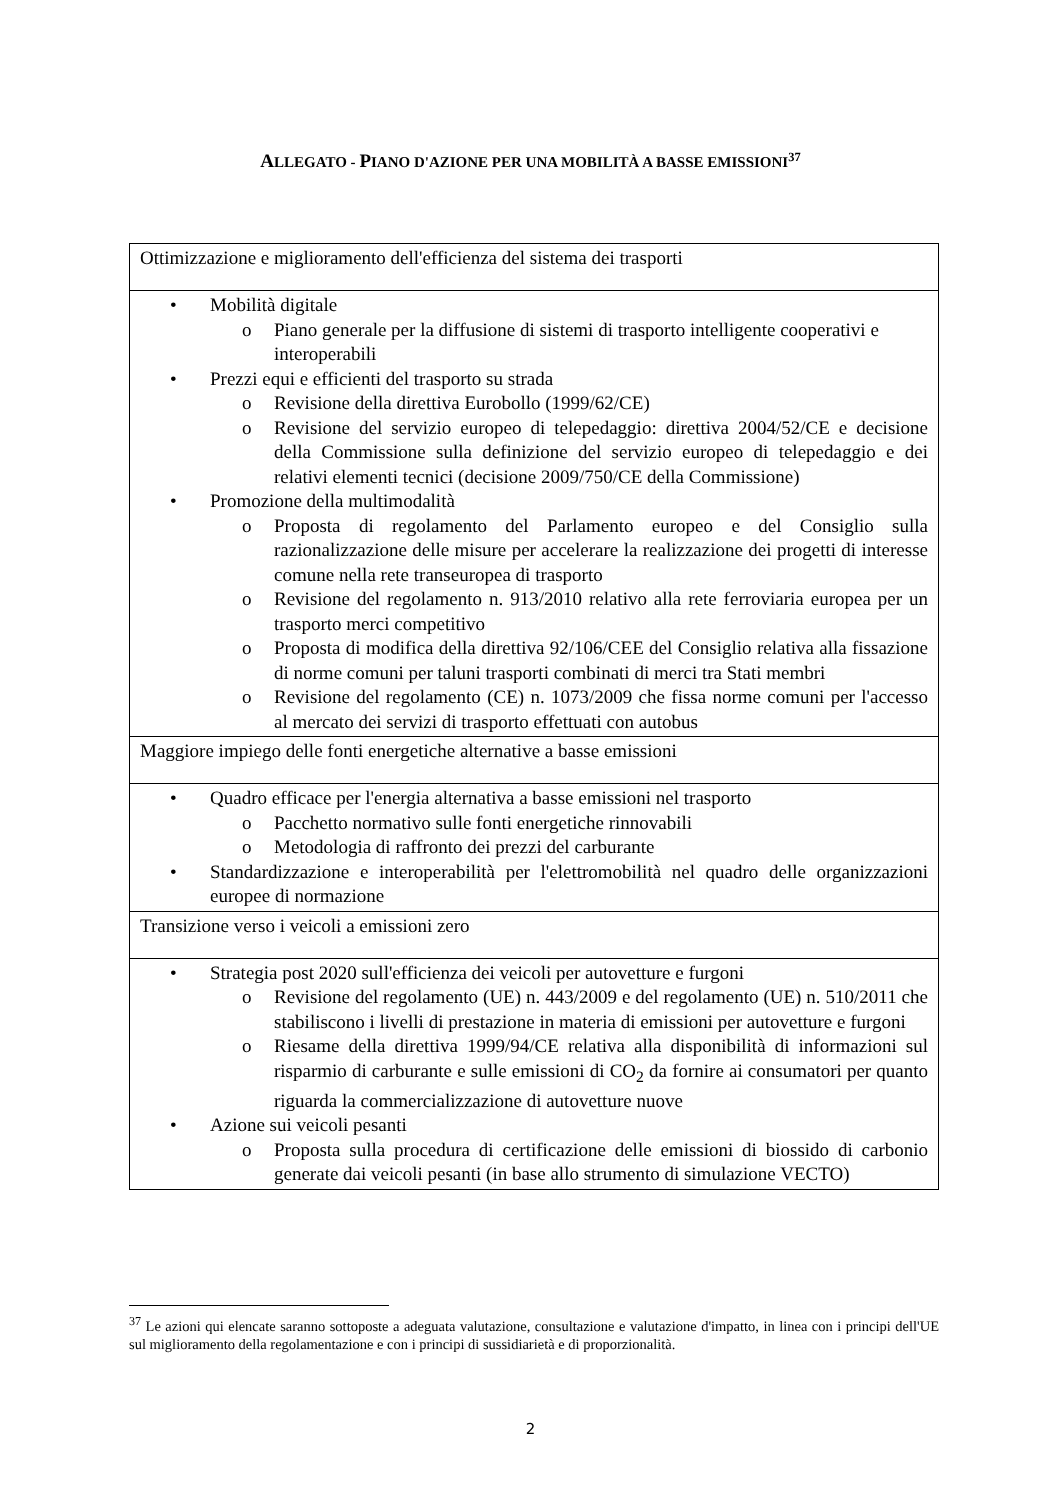ALLEGATO - PIANO D'AZIONE PER UNA MOBILITÀ A BASSE EMISSIONI<sup>37</sup>
| Ottimizzazione e miglioramento dell'efficienza del sistema dei trasporti |
| • Mobilità digitale o Piano generale per la diffusione di sistemi di trasporto intelligente cooperativi e interoperabili • Prezzi equi e efficienti del trasporto su strada o Revisione della direttiva Eurobollo (1999/62/CE) o Revisione del servizio europeo di telepedaggio: direttiva 2004/52/CE e decisione della Commissione sulla definizione del servizio europeo di telepedaggio e dei relativi elementi tecnici (decisione 2009/750/CE della Commissione) • Promozione della multimodalità o Proposta di regolamento del Parlamento europeo e del Consiglio sulla razionalizzazione delle misure per accelerare la realizzazione dei progetti di interesse comune nella rete transeuropea di trasporto o Revisione del regolamento n. 913/2010 relativo alla rete ferroviaria europea per un trasporto merci competitivo o Proposta di modifica della direttiva 92/106/CEE del Consiglio relativa alla fissazione di norme comuni per taluni trasporti combinati di merci tra Stati membri o Revisione del regolamento (CE) n. 1073/2009 che fissa norme comuni per l'accesso al mercato dei servizi di trasporto effettuati con autobus |
| Maggiore impiego delle fonti energetiche alternative a basse emissioni |
| • Quadro efficace per l'energia alternativa a basse emissioni nel trasporto o Pacchetto normativo sulle fonti energetiche rinnovabili o Metodologia di raffronto dei prezzi del carburante • Standardizzazione e interoperabilità per l'elettromobilità nel quadro delle organizzazioni europee di normazione |
| Transizione verso i veicoli a emissioni zero |
| • Strategia post 2020 sull'efficienza dei veicoli per autovetture e furgoni o Revisione del regolamento (UE) n. 443/2009 e del regolamento (UE) n. 510/2011 che stabiliscono i livelli di prestazione in materia di emissioni per autovetture e furgoni o Riesame della direttiva 1999/94/CE relativa alla disponibilità di informazioni sul risparmio di carburante e sulle emissioni di CO<sub>2</sub> da fornire ai consumatori per quanto riguarda la commercializzazione di autovetture nuove • Azione sui veicoli pesanti o Proposta sulla procedura di certificazione delle emissioni di biossido di carbonio generate dai veicoli pesanti (in base allo strumento di simulazione VECTO) |
<sup>37</sup> Le azioni qui elencate saranno sottoposte a adeguata valutazione, consultazione e valutazione d'impatto, in linea con i principi dell'UE sul miglioramento della regolamentazione e con i principi di sussidiarietà e di proporzionalità.
2